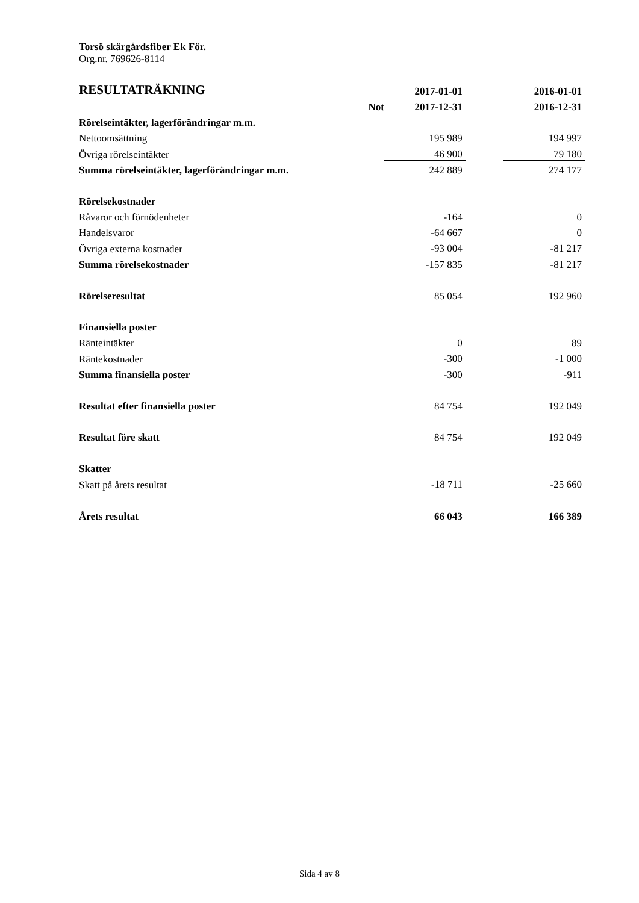Torsö skärgårdsfiber Ek För.
Org.nr. 769626-8114
| RESULTATRÄKNING | | 2017-01-01 | | 2016-01-01 |
| --- | --- | --- | --- | --- |
| | Not | 2017-12-31 | | 2016-12-31 |
| Rörelseintäkter, lagerförändringar m.m. | | | | |
| Nettoomsättning | | 195 989 | | 194 997 |
| Övriga rörelseintäkter | | 46 900 | | 79 180 |
| Summa rörelseintäkter, lagerförändringar m.m. | | 242 889 | | 274 177 |
| Rörelsekostnader | | | | |
| Råvaror och förnödenheter | | -164 | | 0 |
| Handelsvaror | | -64 667 | | 0 |
| Övriga externa kostnader | | -93 004 | | -81 217 |
| Summa rörelsekostnader | | -157 835 | | -81 217 |
| Rörelseresultat | | 85 054 | | 192 960 |
| Finansiella poster | | | | |
| Ränteintäkter | | 0 | | 89 |
| Räntekostnader | | -300 | | -1 000 |
| Summa finansiella poster | | -300 | | -911 |
| Resultat efter finansiella poster | | 84 754 | | 192 049 |
| Resultat före skatt | | 84 754 | | 192 049 |
| Skatter | | | | |
| Skatt på årets resultat | | -18 711 | | -25 660 |
| Årets resultat | | 66 043 | | 166 389 |
Sida 4 av 8